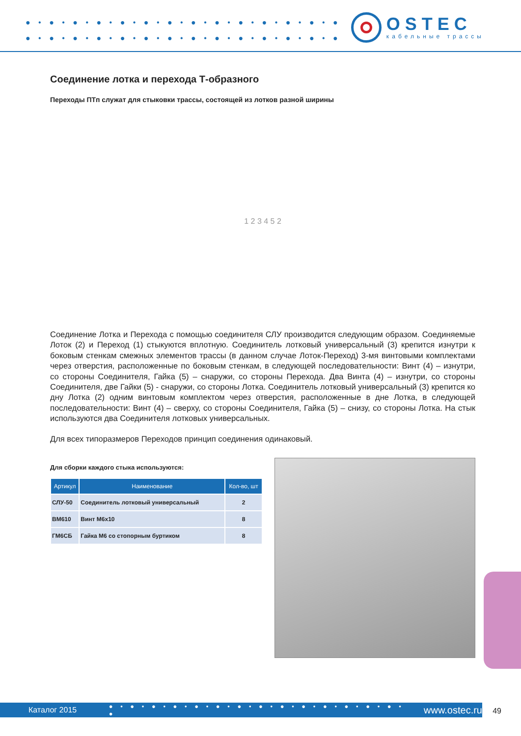● • ● • ● • ● • ● • ● • ● • ● • ● • ● • ● • ● • ● • ●
● • ● • ● • ● • ● • ● • ● • ● • ● • ● • ● • ● • ● • ●
OSTEC
кабельные трассы
Соединение лотка и перехода Т-образного
Переходы ПТп служат для стыковки трассы, состоящей из лотков разной ширины
1 2 3 4 5 2
Соединение Лотка и Перехода с помощью соединителя СЛУ производится следующим образом. Соединяемые Лоток (2) и Переход (1) стыкуются вплотную. Соединитель лотковый универсальный (3) крепится изнутри к боковым стенкам смежных элементов трассы (в данном случае Лоток-Переход) 3-мя винтовыми комплектами через отверстия, расположенные по боковым стенкам, в следующей последовательности: Винт (4) – изнутри, со стороны Соединителя, Гайка (5) – снаружи, со стороны Перехода. Два Винта (4) – изнутри, со стороны Соединителя, две Гайки (5) - снаружи, со стороны Лотка. Соединитель лотковый универсальный (3) крепится ко дну Лотка (2) одним винтовым комплектом через отверстия, расположенные в дне Лотка, в следующей последовательности: Винт (4) – сверху, со стороны Соединителя, Гайка (5) – снизу, со стороны Лотка. На стык используются два Соединителя лотковых универсальных.
Для всех типоразмеров Переходов принцип соединения одинаковый.
Для сборки каждого стыка используются:
| Артикул | Наименование | Кол-во, шт |
| --- | --- | --- |
| СЛУ-50 | Соединитель лотковый универсальный | 2 |
| ВМ610 | Винт М6х10 | 8 |
| ГМ6СБ | Гайка М6 со стопорным буртиком | 8 |
Каталог 2015 ● • ● • ● • ● • ● • ● • ● • ● • ● • ● • ● • ● • ● • ● • ● www.ostec.ru
49